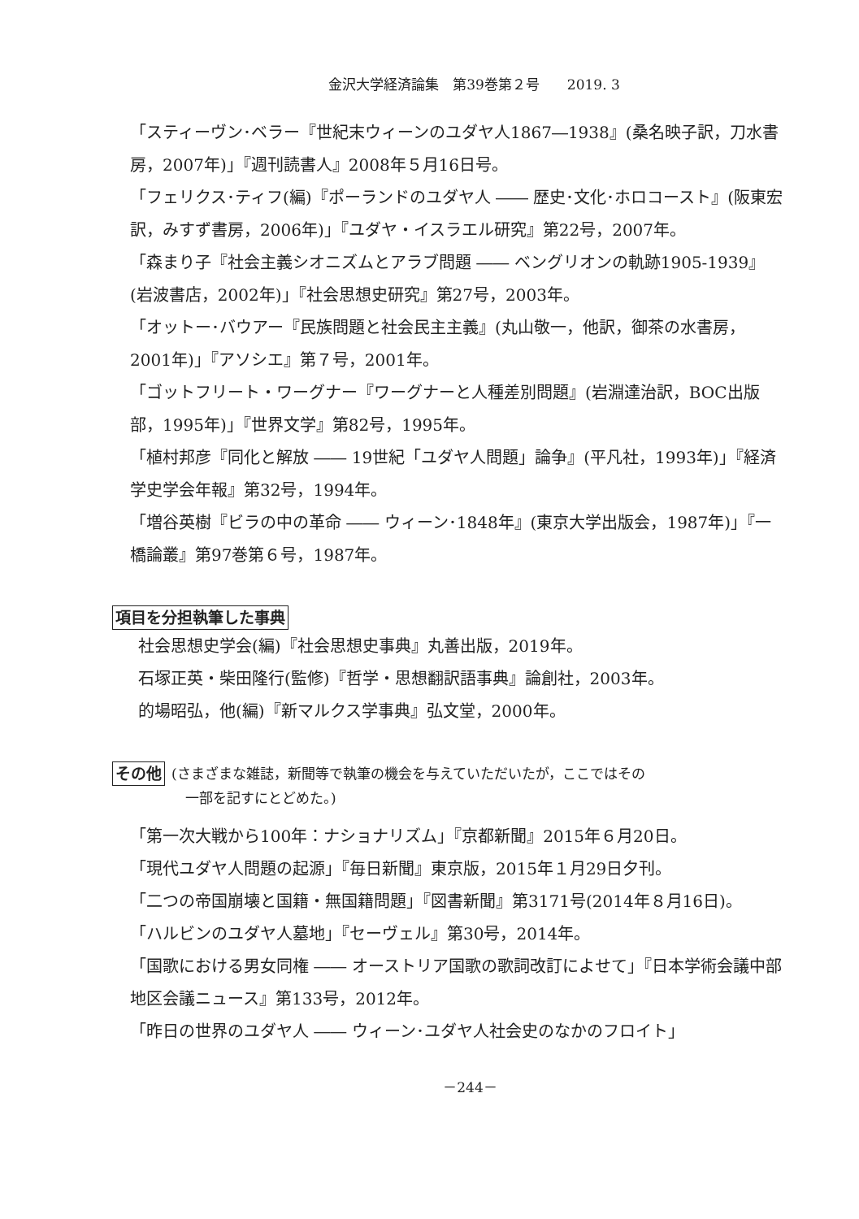金沢大学経済論集　第39巻第２号　　2019. 3
「スティーヴン･ベラー『世紀末ウィーンのユダヤ人1867―1938』(桑名映子訳，刀水書房，2007年)」『週刊読書人』2008年５月16日号。
「フェリクス･ティフ(編)『ポーランドのユダヤ人 ―― 歴史･文化･ホロコースト』(阪東宏訳，みすず書房，2006年)」『ユダヤ・イスラエル研究』第22号，2007年。
「森まり子『社会主義シオニズムとアラブ問題 ―― ベングリオンの軌跡1905-1939』(岩波書店，2002年)」『社会思想史研究』第27号，2003年。
「オットー･バウアー『民族問題と社会民主主義』(丸山敬一，他訳，御茶の水書房，2001年)」『アソシエ』第７号，2001年。
「ゴットフリート・ワーグナー『ワーグナーと人種差別問題』(岩淵達治訳，BOC出版部，1995年)」『世界文学』第82号，1995年。
「植村邦彦『同化と解放 ―― 19世紀「ユダヤ人問題」論争』(平凡社，1993年)」『経済学史学会年報』第32号，1994年。
「増谷英樹『ビラの中の革命 ―― ウィーン･1848年』(東京大学出版会，1987年)」『一橋論叢』第97巻第６号，1987年。
項目を分担執筆した事典
社会思想史学会(編)『社会思想史事典』丸善出版，2019年。
石塚正英・柴田隆行(監修)『哲学・思想翻訳語事典』論創社，2003年。
的場昭弘，他(編)『新マルクス学事典』弘文堂，2000年。
その他 (さまざまな雑誌，新聞等で執筆の機会を与えていただいたが，ここではその
　一部を記すにとどめた。)
「第一次大戦から100年：ナショナリズム」『京都新聞』2015年６月20日。
「現代ユダヤ人問題の起源」『毎日新聞』東京版，2015年１月29日夕刊。
「二つの帝国崩壊と国籍・無国籍問題」『図書新聞』第3171号(2014年８月16日)。
「ハルビンのユダヤ人墓地」『セーヴェル』第30号，2014年。
「国歌における男女同権 ―― オーストリア国歌の歌詞改訂によせて」『日本学術会議中部地区会議ニュース』第133号，2012年。
「昨日の世界のユダヤ人 ―― ウィーン･ユダヤ人社会史のなかのフロイト」
－244－